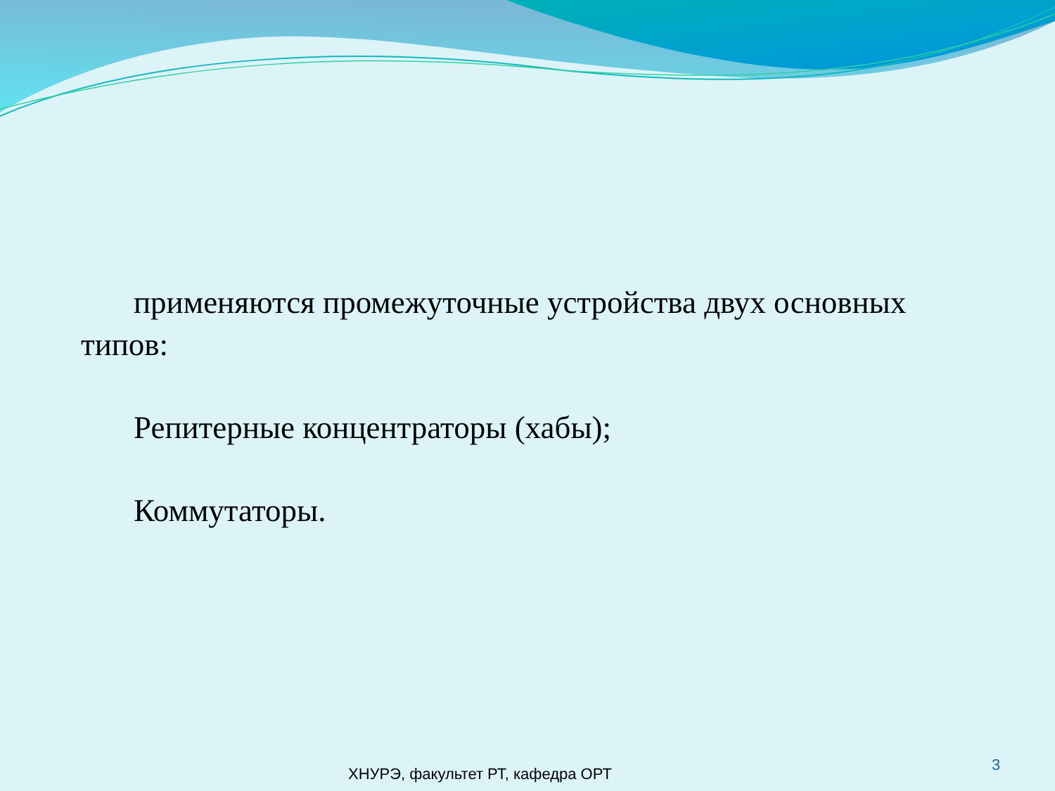применяются промежуточные устройства двух основных типов:
Репитерные концентраторы (хабы);
Коммутаторы.
ХНУРЭ, факультет РТ, кафедра ОРТ
3